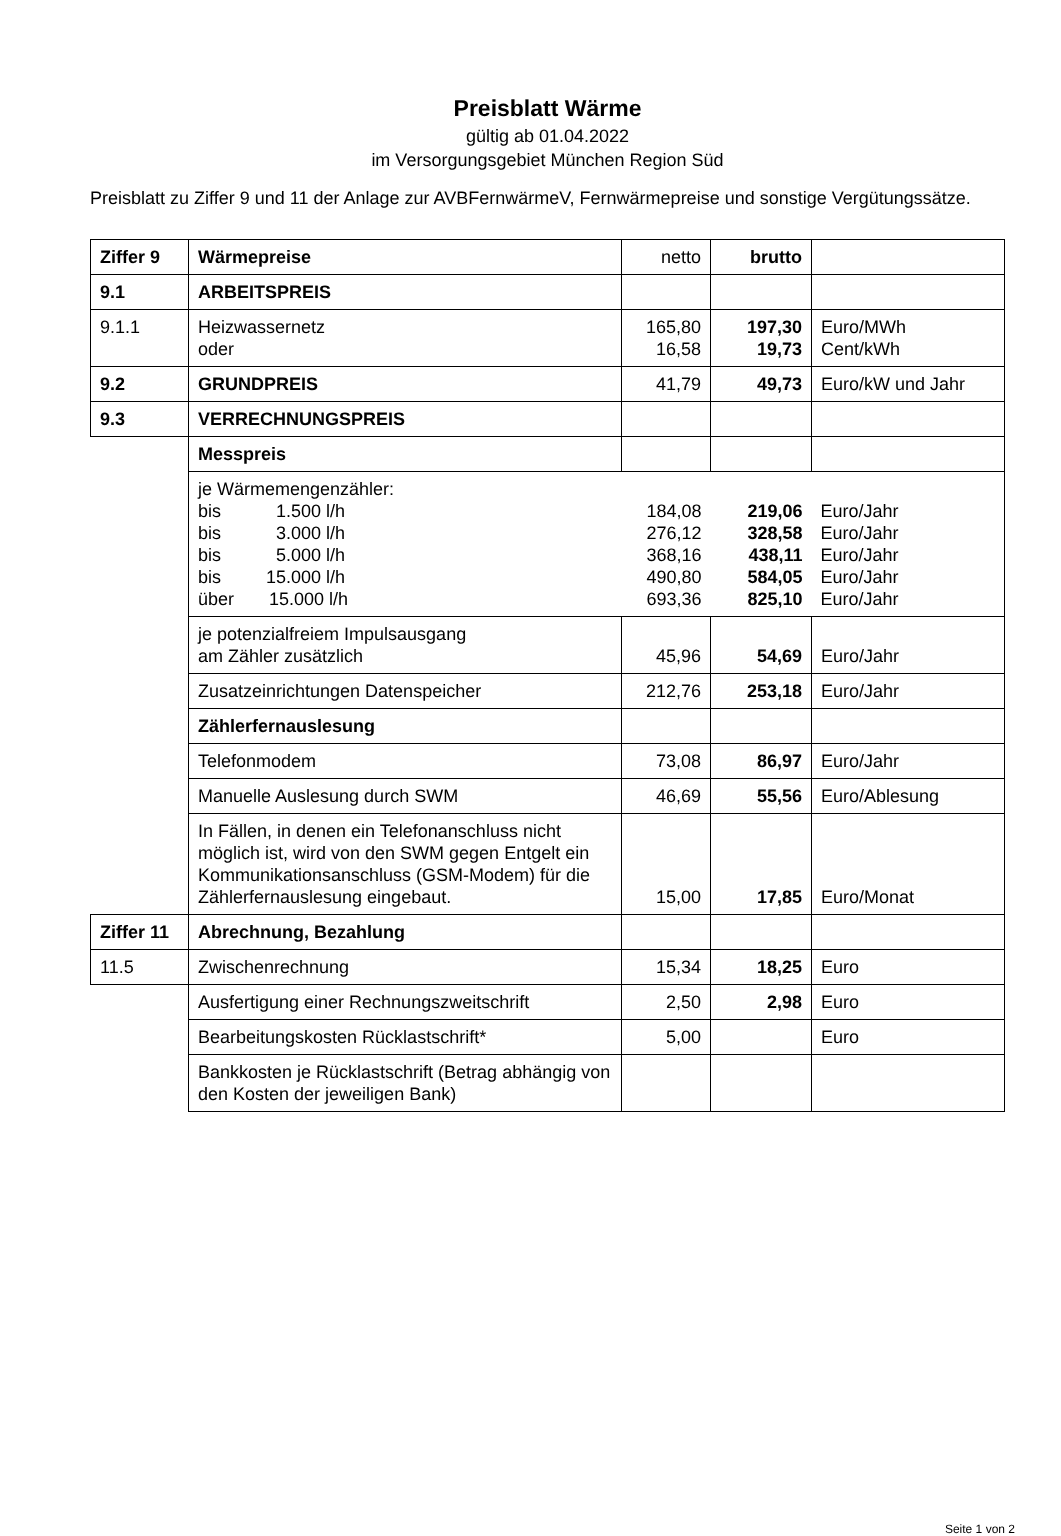Preisblatt Wärme
gültig ab 01.04.2022
im Versorgungsgebiet München Region Süd
Preisblatt zu Ziffer 9 und 11 der Anlage zur AVBFernwärmeV, Fernwärmepreise und sonstige Vergütungssätze.
| Ziffer 9 | Wärmepreise | netto | brutto | |
| 9.1 | ARBEITSPREIS | | | |
| 9.1.1 | Heizwassernetz oder | 165,80 16,58 | 197,30 19,73 | Euro/MWh Cent/kWh |
| 9.2 | GRUNDPREIS | 41,79 | 49,73 | Euro/kW und Jahr |
| 9.3 | VERRECHNUNGSPREIS | | | |
| | Messpreis | | | |
| | je Wärmemengenzähler: bis 1.500 l/h bis 3.000 l/h bis 5.000 l/h bis 15.000 l/h über 15.000 l/h | 184,08 276,12 368,16 490,80 693,36 | 219,06 328,58 438,11 584,05 825,10 | Euro/Jahr Euro/Jahr Euro/Jahr Euro/Jahr Euro/Jahr |
| | je potenzialfreiem Impulsausgang am Zähler zusätzlich | 45,96 | 54,69 | Euro/Jahr |
| | Zusatzeinrichtungen Datenspeicher | 212,76 | 253,18 | Euro/Jahr |
| | Zählerfernauslesung | | | |
| | Telefonmodem | 73,08 | 86,97 | Euro/Jahr |
| | Manuelle Auslesung durch SWM | 46,69 | 55,56 | Euro/Ablesung |
| | In Fällen, in denen ein Telefonanschluss nicht möglich ist, wird von den SWM gegen Entgelt ein Kommunikationsanschluss (GSM-Modem) für die Zählerfernauslesung eingebaut. | 15,00 | 17,85 | Euro/Monat |
| Ziffer 11 | Abrechnung, Bezahlung | | | |
| 11.5 | Zwischenrechnung | 15,34 | 18,25 | Euro |
| | Ausfertigung einer Rechnungszweitschrift | 2,50 | 2,98 | Euro |
| | Bearbeitungskosten Rücklastschrift* | 5,00 | | Euro |
| | Bankkosten je Rücklastschrift (Betrag abhängig von den Kosten der jeweiligen Bank) | | | |
Seite 1 von 2